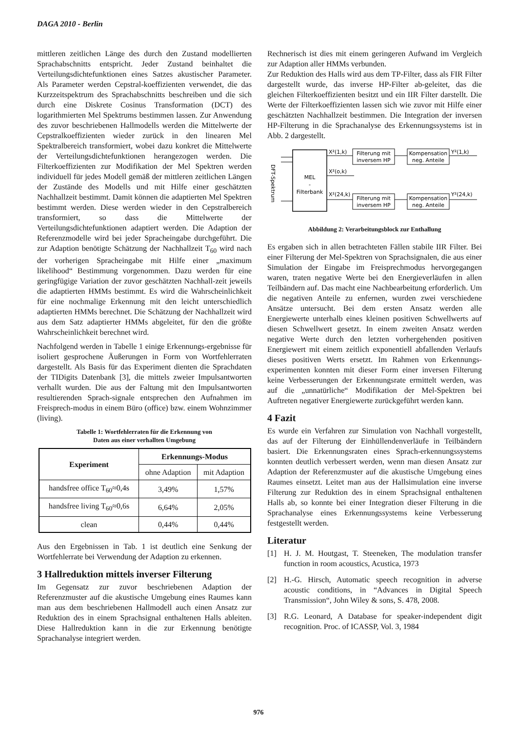DAGA 2010 - Berlin
mittleren zeitlichen Länge des durch den Zustand modellierten Sprachabschnitts entspricht. Jeder Zustand beinhaltet die Verteilungsdichtefunktionen eines Satzes akustischer Parameter. Als Parameter werden Cepstral-koeffizienten verwendet, die das Kurzzeitspektrum des Sprachabschnitts beschreiben und die sich durch eine Diskrete Cosinus Transformation (DCT) des logarithmierten Mel Spektrums bestimmen lassen. Zur Anwendung des zuvor beschriebenen Hallmodells werden die Mittelwerte der Cepstralkoeffizienten wieder zurück in den linearen Mel Spektralbereich transformiert, wobei dazu konkret die Mittelwerte der Verteilungsdichtefunktionen herangezogen werden. Die Filterkoeffizienten zur Modifikation der Mel Spektren werden individuell für jedes Modell gemäß der mittleren zeitlichen Längen der Zustände des Modells und mit Hilfe einer geschätzten Nachhallzeit bestimmt. Damit können die adaptierten Mel Spektren bestimmt werden. Diese werden wieder in den Cepstralbereich transformiert, so dass die Mittelwerte der Verteilungsdichtefunktionen adaptiert werden. Die Adaption der Referenzmodelle wird bei jeder Spracheingabe durchgeführt. Die zur Adaption benötigte Schätzung der Nachhallzeit T<sub>60</sub> wird nach der vorherigen Spracheingabe mit Hilfe einer „maximum likelihood“ Bestimmung vorgenommen. Dazu werden für eine geringfügige Variation der zuvor geschätzten Nachhall-zeit jeweils die adaptierten HMMs bestimmt. Es wird die Wahrscheinlichkeit für eine nochmalige Erkennung mit den leicht unterschiedlich adaptierten HMMs berechnet. Die Schätzung der Nachhallzeit wird aus dem Satz adaptierter HMMs abgeleitet, für den die größte Wahrscheinlichkeit berechnet wird.
Nachfolgend werden in Tabelle 1 einige Erkennungs-ergebnisse für isoliert gesprochene Äußerungen in Form von Wortfehlerraten dargestellt. Als Basis für das Experiment dienten die Sprachdaten der TIDigits Datenbank [3], die mittels zweier Impulsantworten verhallt wurden. Die aus der Faltung mit den Impulsantworten resultierenden Sprach-signale entsprechen den Aufnahmen im Freisprech-modus in einem Büro (office) bzw. einem Wohnzimmer (living).
Tabelle 1: Wortfehlerraten für die Erkennung von
Daten aus einer verhallten Umgebung
| Experiment | Erkennungs-Modus | |
| --- | --- | --- |
| | ohne Adaption | mit Adaption |
| handsfree office T<sub>60</sub>≈0,4s | 3,49% | 1,57% |
| handsfree living T<sub>60</sub>≈0,6s | 6,64% | 2,05% |
| clean | 0,44% | 0,44% |
Aus den Ergebnissen in Tab. 1 ist deutlich eine Senkung der Wortfehlerrate bei Verwendung der Adaption zu erkennen.
3 Hallreduktion mittels inverser Filterung
Im Gegensatz zur zuvor beschriebenen Adaption der Referenzmuster auf die akustische Umgebung eines Raumes kann man aus dem beschriebenen Hallmodell auch einen Ansatz zur Reduktion des in einem Sprachsignal enthaltenen Halls ableiten. Diese Hallreduktion kann in die zur Erkennung benötigte Sprachanalyse integriert werden.
Rechnerisch ist dies mit einem geringeren Aufwand im Vergleich zur Adaption aller HMMs verbunden.
Zur Reduktion des Halls wird aus dem TP-Filter, dass als FIR Filter dargestellt wurde, das inverse HP-Filter ab-geleitet, das die gleichen Filterkoeffizienten besitzt und ein IIR Filter darstellt. Die Werte der Filterkoeffizienten lassen sich wie zuvor mit Hilfe einer geschätzten Nachhallzeit bestimmen. Die Integration der inversen HP-Filterung in die Sprachanalyse des Erkennungssystems ist in Abb. 2 dargestellt.
DFT-Spektrum
MEL
-
Filterbank
X²(1,k)
X²(o,k)
X²(24,k)
Filterung mit
inversem HP
Filterung mit
inversem HP
Kompensation
neg. Anteile
Kompensation
neg. Anteile
Y²(1,k)
Y²(24,k)
Abbildung 2: Verarbeitungsblock zur Enthallung
Es ergaben sich in allen betrachteten Fällen stabile IIR Filter. Bei einer Filterung der Mel-Spektren von Sprachsignalen, die aus einer Simulation der Eingabe im Freisprechmodus hervorgegangen waren, traten negative Werte bei den Energieverläufen in allen Teilbändern auf. Das macht eine Nachbearbeitung erforderlich. Um die negativen Anteile zu enfernen, wurden zwei verschiedene Ansätze untersucht. Bei dem ersten Ansatz werden alle Energiewerte unterhalb eines kleinen positiven Schwellwerts auf diesen Schwellwert gesetzt. In einem zweiten Ansatz werden negative Werte durch den letzten vorhergehenden positiven Energiewert mit einem zeitlich exponentiell abfallenden Verlaufs dieses positiven Werts ersetzt. Im Rahmen von Erkennungs-experimenten konnten mit dieser Form einer inversen Filterung keine Verbesserungen der Erkennungsrate ermittelt werden, was auf die „unnatürliche“ Modifikation der Mel-Spektren bei Auftreten negativer Energiewerte zurückgeführt werden kann.
4 Fazit
Es wurde ein Verfahren zur Simulation von Nachhall vorgestellt, das auf der Filterung der Einhüllendenverläufe in Teilbändern basiert. Die Erkennungsraten eines Sprach-erkennungssystems konnten deutlich verbessert werden, wenn man diesen Ansatz zur Adaption der Referenzmuster auf die akustische Umgebung eines Raumes einsetzt. Leitet man aus der Hallsimulation eine inverse Filterung zur Reduktion des in einem Sprachsignal enthaltenen Halls ab, so konnte bei einer Integration dieser Filterung in die Sprachanalyse eines Erkennungssystems keine Verbesserung festgestellt werden.
Literatur
[1] H. J. M. Houtgast, T. Steeneken, The modulation transfer function in room acoustics, Acustica, 1973
[2] H.-G. Hirsch, Automatic speech recognition in adverse acoustic conditions, in “Advances in Digital Speech Transmission“, John Wiley & sons, S. 478, 2008.
[3] R.G. Leonard, A Database for speaker-independent digit recognition. Proc. of ICASSP, Vol. 3, 1984
976